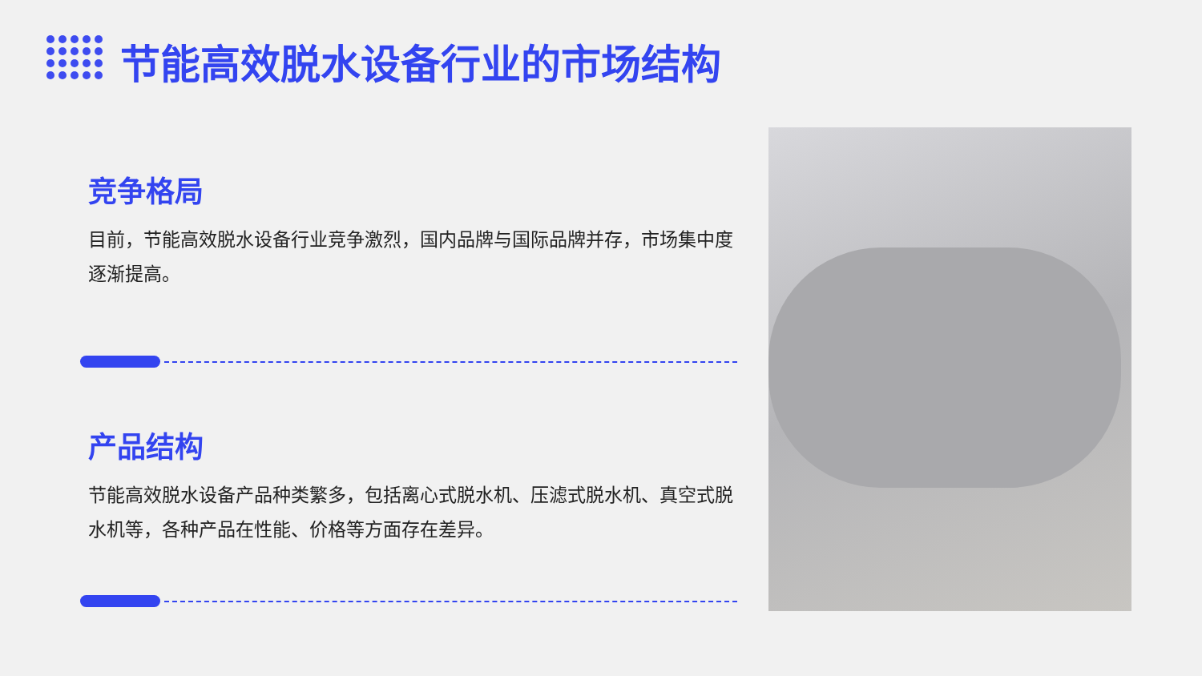节能高效脱水设备行业的市场结构
竞争格局
目前，节能高效脱水设备行业竞争激烈，国内品牌与国际品牌并存，市场集中度逐渐提高。
产品结构
节能高效脱水设备产品种类繁多，包括离心式脱水机、压滤式脱水机、真空式脱水机等，各种产品在性能、价格等方面存在差异。